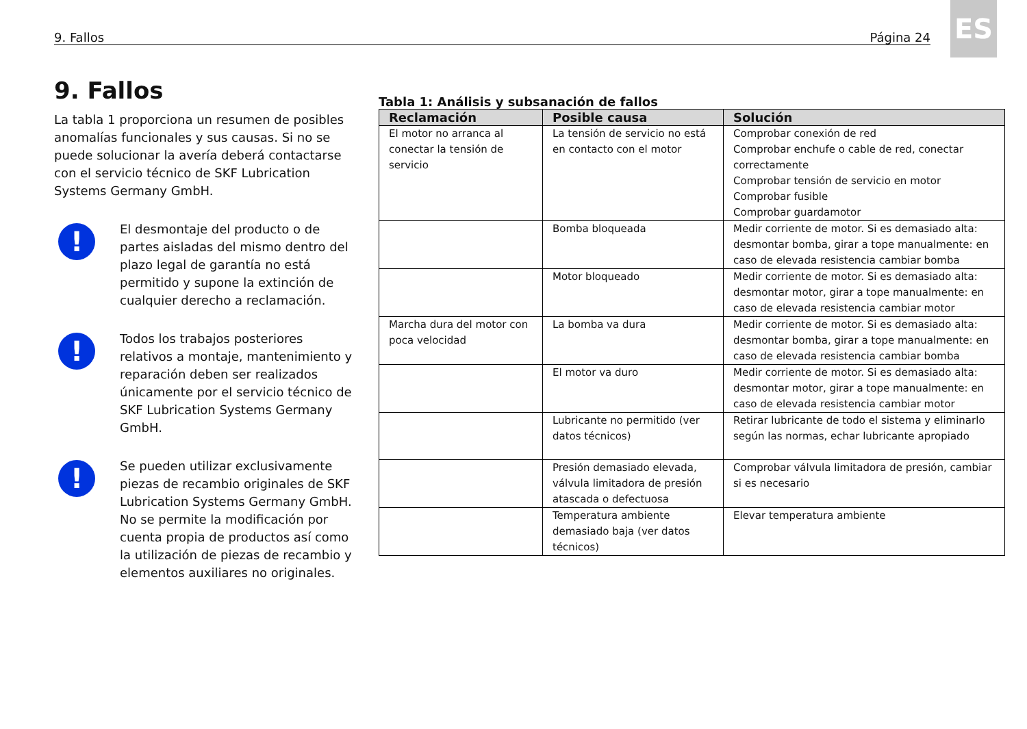9. Fallos Página 24
ES
9. Fallos
La tabla 1 proporciona un resumen de posibles anomalías funcionales y sus causas. Si no se puede solucionar la avería deberá contactarse con el servicio técnico de SKF Lubrication Systems Germany GmbH.
!
El desmontaje del producto o de partes aisladas del mismo dentro del plazo legal de garantía no está permitido y supone la extinción de cualquier derecho a reclamación.
!
Todos los trabajos posteriores relativos a montaje, mantenimiento y reparación deben ser realizados únicamente por el servicio técnico de SKF Lubrication Systems Germany GmbH.
!
Se pueden utilizar exclusivamente piezas de recambio originales de SKF Lubrication Systems Germany GmbH. No se permite la modificación por cuenta propia de productos así como la utilización de piezas de recambio y elementos auxiliares no originales.
Tabla 1: Análisis y subsanación de fallos
| Reclamación | Posible causa | Solución |
| --- | --- | --- |
| El motor no arranca al conectar la tensión de servicio | La tensión de servicio no está en contacto con el motor | Comprobar conexión de red Comprobar enchufe o cable de red, conectar correctamente Comprobar tensión de servicio en motor Comprobar fusible Comprobar guardamotor |
| | Bomba bloqueada | Medir corriente de motor. Si es demasiado alta: desmontar bomba, girar a tope manualmente: en caso de elevada resistencia cambiar bomba |
| | Motor bloqueado | Medir corriente de motor. Si es demasiado alta: desmontar motor, girar a tope manualmente: en caso de elevada resistencia cambiar motor |
| Marcha dura del motor con poca velocidad | La bomba va dura | Medir corriente de motor. Si es demasiado alta: desmontar bomba, girar a tope manualmente: en caso de elevada resistencia cambiar bomba |
| | El motor va duro | Medir corriente de motor. Si es demasiado alta: desmontar motor, girar a tope manualmente: en caso de elevada resistencia cambiar motor |
| | Lubricante no permitido (ver datos técnicos) | Retirar lubricante de todo el sistema y eliminarlo según las normas, echar lubricante apropiado |
| | Presión demasiado elevada, válvula limitadora de presión atascada o defectuosa | Comprobar válvula limitadora de presión, cambiar si es necesario |
| | Temperatura ambiente demasiado baja (ver datos técnicos) | Elevar temperatura ambiente |